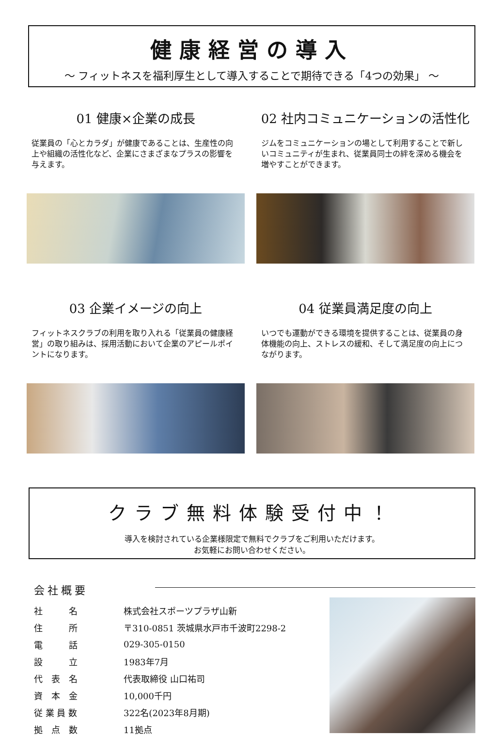健康経営の導入
～ フィットネスを福利厚生として導入することで期待できる「4つの効果」 ～
01 健康×企業の成長
従業員の「心とカラダ」が健康であることは、生産性の向上や組織の活性化など、企業にさまざまなプラスの影響を与えます。
02 社内コミュニケーションの活性化
ジムをコミュニケーションの場として利用することで新しいコミュニティが生まれ、従業員同士の絆を深める機会を増やすことができます。
03 企業イメージの向上
フィットネスクラブの利用を取り入れる「従業員の健康経営」の取り組みは、採用活動において企業のアピールポイントになります。
04 従業員満足度の向上
いつでも運動ができる環境を提供することは、従業員の身体機能の向上、ストレスの緩和、そして満足度の向上につながります。
クラブ無料体験受付中！
導入を検討されている企業様限定で無料でクラブをご利用いただけます。
お気軽にお問い合わせください。
会社概要
| 社 名 | 株式会社スポーツプラザ山新 |
| 住 所 | 〒310-0851 茨城県水戸市千波町2298-2 |
| 電 話 | 029-305-0150 |
| 設 立 | 1983年7月 |
| 代 表 名 | 代表取締役 山口祐司 |
| 資 本 金 | 10,000千円 |
| 従 業 員 数 | 322名(2023年8月期) |
| 拠 点 数 | 11拠点 |